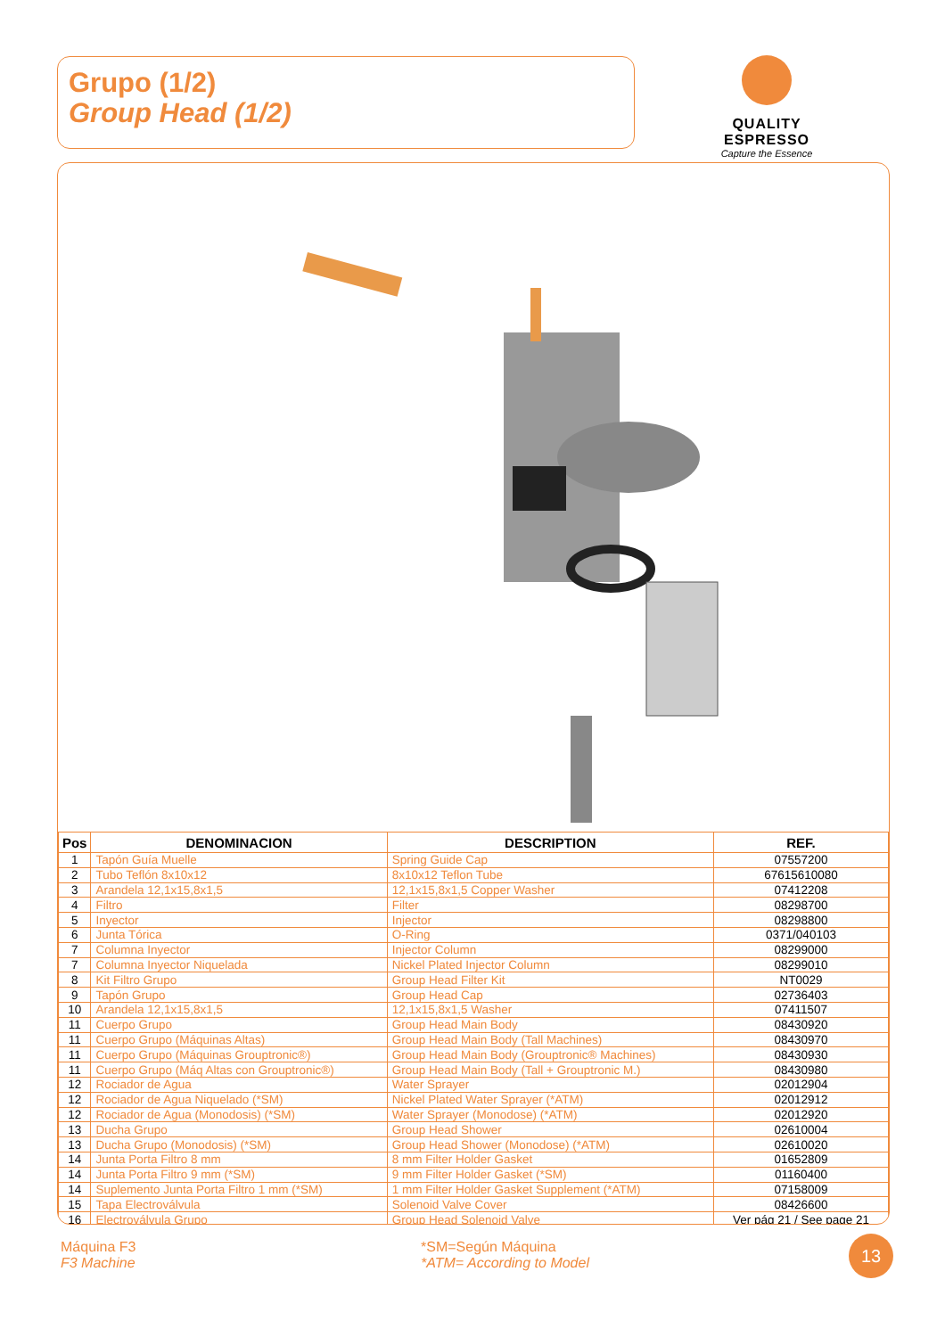Grupo (1/2)
Group Head (1/2)
QUALITY ESPRESSO
Capture the Essence
| Pos | DENOMINACION | DESCRIPTION | REF. |
| --- | --- | --- | --- |
| 1 | Tapón Guía Muelle | Spring Guide Cap | 07557200 |
| 2 | Tubo Teflón 8x10x12 | 8x10x12 Teflon Tube | 67615610080 |
| 3 | Arandela 12,1x15,8x1,5 | 12,1x15,8x1,5 Copper Washer | 07412208 |
| 4 | Filtro | Filter | 08298700 |
| 5 | Inyector | Injector | 08298800 |
| 6 | Junta Tórica | O-Ring | 0371/040103 |
| 7 | Columna Inyector | Injector Column | 08299000 |
| 7 | Columna Inyector Niquelada | Nickel Plated Injector Column | 08299010 |
| 8 | Kit Filtro Grupo | Group Head Filter Kit | NT0029 |
| 9 | Tapón Grupo | Group Head Cap | 02736403 |
| 10 | Arandela 12,1x15,8x1,5 | 12,1x15,8x1,5 Washer | 07411507 |
| 11 | Cuerpo Grupo | Group Head Main Body | 08430920 |
| 11 | Cuerpo Grupo (Máquinas Altas) | Group Head Main Body (Tall Machines) | 08430970 |
| 11 | Cuerpo Grupo (Máquinas Grouptronic®) | Group Head Main Body (Grouptronic® Machines) | 08430930 |
| 11 | Cuerpo Grupo (Máq Altas con Grouptronic®) | Group Head Main Body (Tall + Grouptronic M.) | 08430980 |
| 12 | Rociador de Agua | Water Sprayer | 02012904 |
| 12 | Rociador de Agua Niquelado (*SM) | Nickel Plated Water Sprayer (*ATM) | 02012912 |
| 12 | Rociador de Agua (Monodosis) (*SM) | Water Sprayer (Monodose) (*ATM) | 02012920 |
| 13 | Ducha Grupo | Group Head Shower | 02610004 |
| 13 | Ducha Grupo (Monodosis) (*SM) | Group Head Shower (Monodose) (*ATM) | 02610020 |
| 14 | Junta Porta Filtro 8 mm | 8 mm Filter Holder Gasket | 01652809 |
| 14 | Junta Porta Filtro 9 mm (*SM) | 9 mm Filter Holder Gasket (*SM) | 01160400 |
| 14 | Suplemento Junta Porta Filtro 1 mm (*SM) | 1 mm Filter Holder Gasket Supplement (*ATM) | 07158009 |
| 15 | Tapa Electroválvula | Solenoid Valve Cover | 08426600 |
| 16 | Electroválvula Grupo | Group Head Solenoid Valve | Ver pág 21 / See page 21 |
Máquina F3
F3 Machine
*SM=Según Máquina
*ATM= According to Model
13